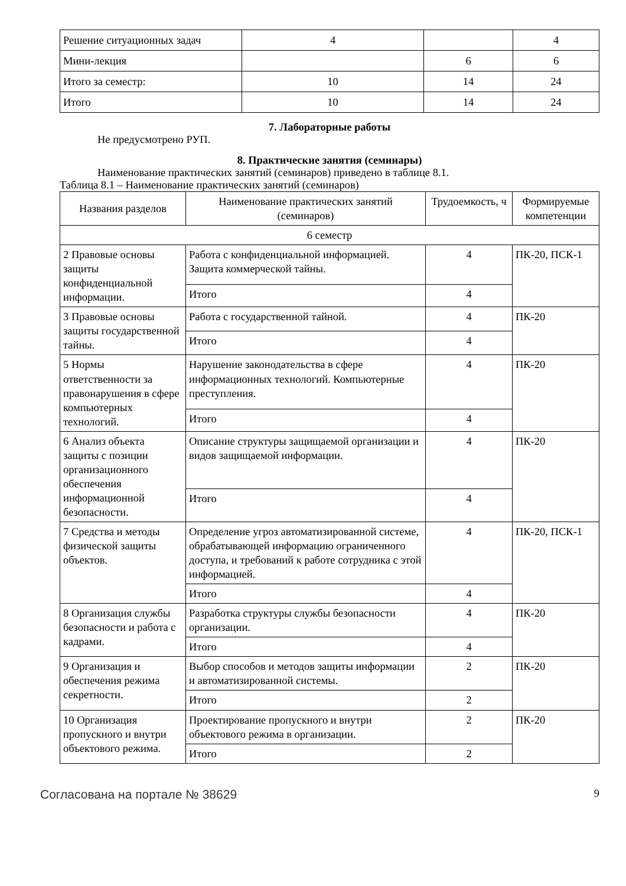| Решение ситуационных задач | 4 | | 4 |
| Мини-лекция | | 6 | 6 |
| Итого за семестр: | 10 | 14 | 24 |
| Итого | 10 | 14 | 24 |
7. Лабораторные работы
Не предусмотрено РУП.
8. Практические занятия (семинары)
Наименование практических занятий (семинаров) приведено в таблице 8.1.
Таблица 8.1 – Наименование практических занятий (семинаров)
| Названия разделов | Наименование практических занятий (семинаров) | Трудоемкость, ч | Формируемые компетенции |
| --- | --- | --- | --- |
| 6 семестр | | | |
| 2 Правовые основы защиты конфиденциальной информации. | Работа с конфиденциальной информацией. Защита коммерческой тайны. | 4 | ПК-20, ПСК-1 |
| | Итого | 4 | |
| 3 Правовые основы защиты государственной тайны. | Работа с государственной тайной. | 4 | ПК-20 |
| | Итого | 4 | |
| 5 Нормы ответственности за правонарушения в сфере компьютерных технологий. | Нарушение законодательства в сфере информационных технологий. Компьютерные преступления. | 4 | ПК-20 |
| | Итого | 4 | |
| 6 Анализ объекта защиты с позиции организационного обеспечения информационной безопасности. | Описание структуры защищаемой организации и видов защищаемой информации. | 4 | ПК-20 |
| | Итого | 4 | |
| 7 Средства и методы физической защиты объектов. | Определение угроз автоматизированной системе, обрабатывающей информацию ограниченного доступа, и требований к работе сотрудника с этой информацией. | 4 | ПК-20, ПСК-1 |
| | Итого | 4 | |
| 8 Организация службы безопасности и работа с кадрами. | Разработка структуры службы безопасности организации. | 4 | ПК-20 |
| | Итого | 4 | |
| 9 Организация и обеспечения режима секретности. | Выбор способов и методов защиты информации и автоматизированной системы. | 2 | ПК-20 |
| | Итого | 2 | |
| 10 Организация пропускного и внутри объектового режима. | Проектирование пропускного и внутри объектового режима в организации. | 2 | ПК-20 |
| | Итого | 2 | |
Согласована на портале № 38629 9